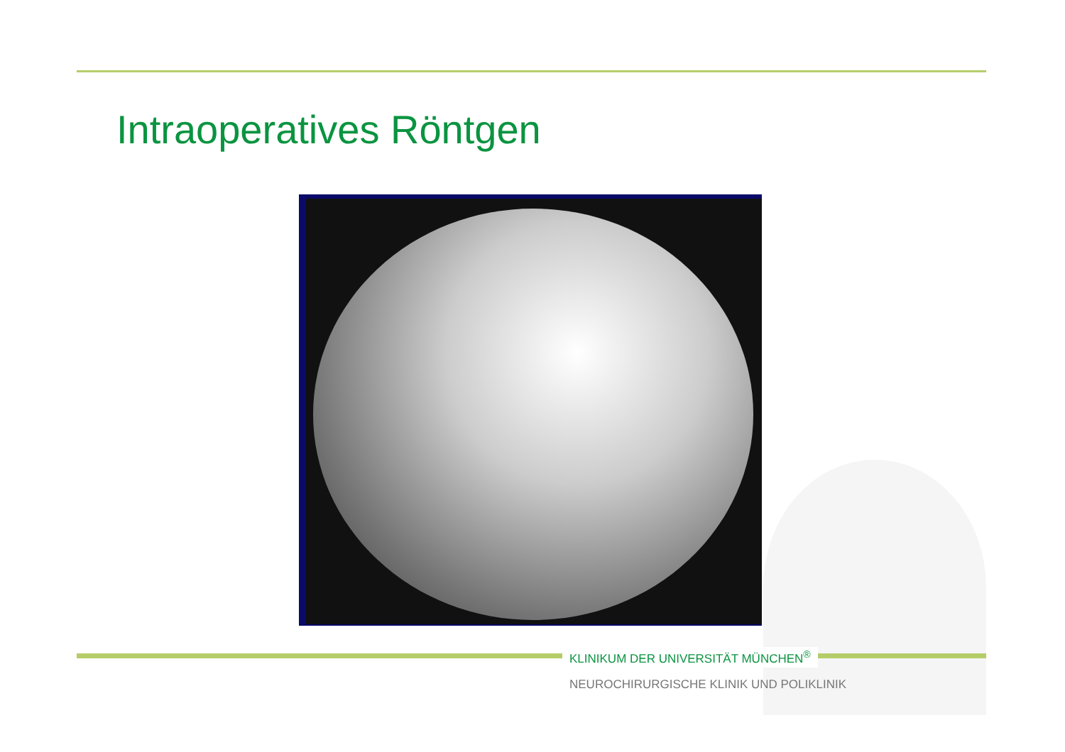Intraoperatives Röntgen
KLINIKUM DER UNIVERSITÄT MÜNCHEN<sup>®</sup>
NEUROCHIRURGISCHE KLINIK UND POLIKLINIK